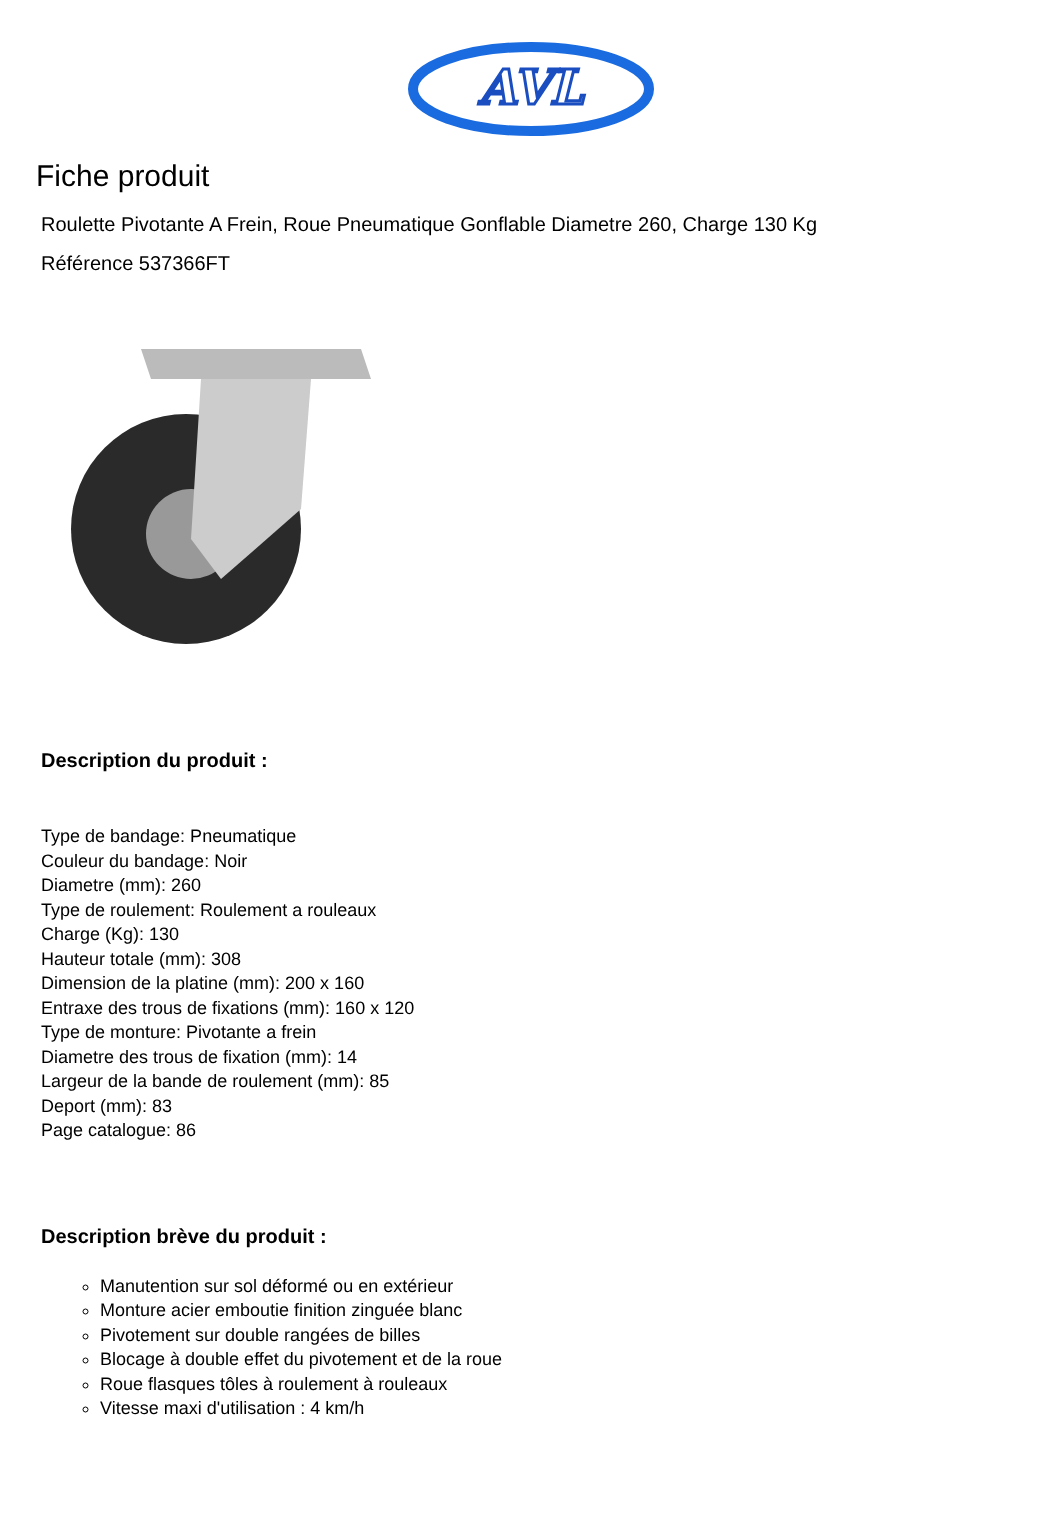AVL
Fiche produit
Roulette Pivotante A Frein, Roue Pneumatique Gonflable Diametre 260, Charge 130 Kg
Référence 537366FT
Description du produit :
Type de bandage: Pneumatique
Couleur du bandage: Noir
Diametre (mm): 260
Type de roulement: Roulement a rouleaux
Charge (Kg): 130
Hauteur totale (mm): 308
Dimension de la platine (mm): 200 x 160
Entraxe des trous de fixations (mm): 160 x 120
Type de monture: Pivotante a frein
Diametre des trous de fixation (mm): 14
Largeur de la bande de roulement (mm): 85
Deport (mm): 83
Page catalogue: 86
Description brève du produit :
Manutention sur sol déformé ou en extérieur
Monture acier emboutie finition zinguée blanc
Pivotement sur double rangées de billes
Blocage à double effet du pivotement et de la roue
Roue flasques tôles à roulement à rouleaux
Vitesse maxi d'utilisation : 4 km/h